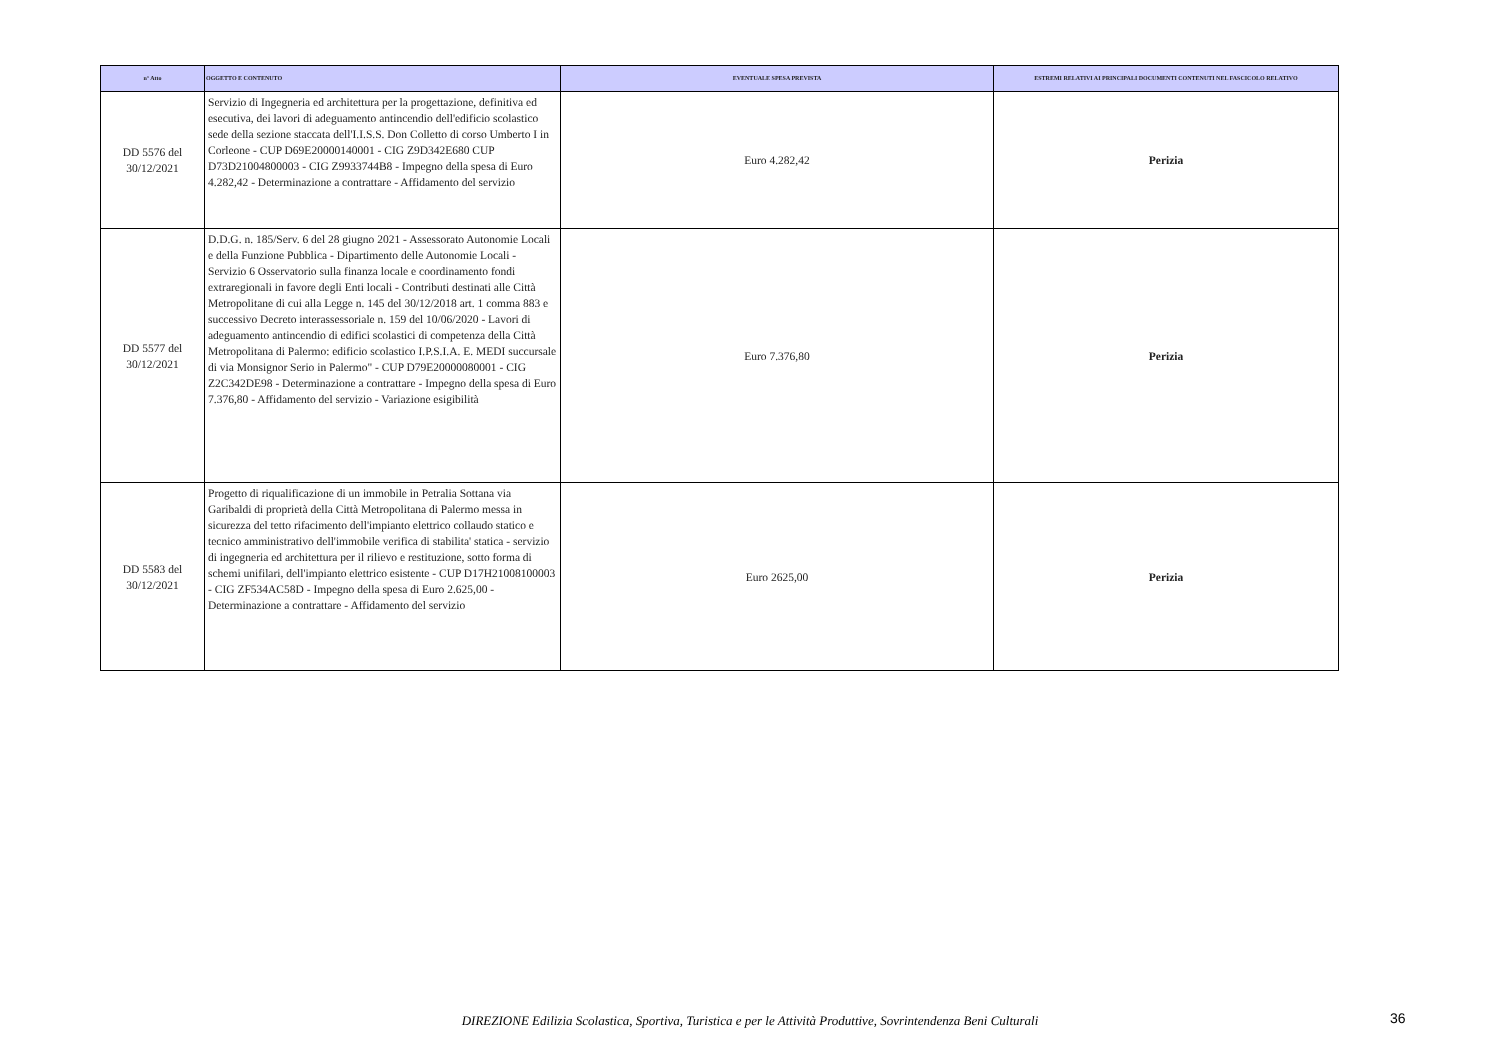| n° Atto | OGGETTO E CONTENUTO | EVENTUALE SPESA PREVISTA | ESTREMI RELATIVI AI PRINCIPALI DOCUMENTI CONTENUTI NEL FASCICOLO RELATIVO |
| --- | --- | --- | --- |
| DD 5576 del 30/12/2021 | Servizio di Ingegneria ed architettura per la progettazione, definitiva ed esecutiva, dei lavori di adeguamento antincendio dell'edificio scolastico sede della sezione staccata dell'I.I.S.S. Don Colletto di corso Umberto I in Corleone - CUP D69E20000140001 - CIG Z9D342E680 CUP D73D21004800003 - CIG Z9933744B8 - Impegno della spesa di Euro 4.282,42 - Determinazione a contrattare - Affidamento del servizio | Euro 4.282,42 | Perizia |
| DD 5577 del 30/12/2021 | D.D.G. n. 185/Serv. 6 del 28 giugno 2021 - Assessorato Autonomie Locali e della Funzione Pubblica - Dipartimento delle Autonomie Locali - Servizio 6 Osservatorio sulla finanza locale e coordinamento fondi extraregionali in favore degli Enti locali - Contributi destinati alle Città Metropolitane di cui alla Legge n. 145 del 30/12/2018 art. 1 comma 883 e successivo Decreto interassessoriale n. 159 del 10/06/2020 - Lavori di adeguamento antincendio di edifici scolastici di competenza della Città Metropolitana di Palermo: edificio scolastico I.P.S.I.A. E. MEDI succursale di via Monsignor Serio in Palermo" - CUP D79E20000080001 - CIG Z2C342DE98 - Determinazione a contrattare - Impegno della spesa di Euro 7.376,80 - Affidamento del servizio - Variazione esigibilità | Euro 7.376,80 | Perizia |
| DD 5583 del 30/12/2021 | Progetto di riqualificazione di un immobile in Petralia Sottana via Garibaldi di proprietà della Città Metropolitana di Palermo messa in sicurezza del tetto rifacimento dell'impianto elettrico collaudo statico e tecnico amministrativo dell'immobile verifica di stabilita' statica - servizio di ingegneria ed architettura per il rilievo e restituzione, sotto forma di schemi unifilari, dell'impianto elettrico esistente - CUP D17H21008100003 - CIG ZF534AC58D - Impegno della spesa di Euro 2.625,00 - Determinazione a contrattare - Affidamento del servizio | Euro 2625,00 | Perizia |
DIREZIONE Edilizia Scolastica, Sportiva, Turistica e per le Attività Produttive, Sovrintendenza Beni Culturali 36